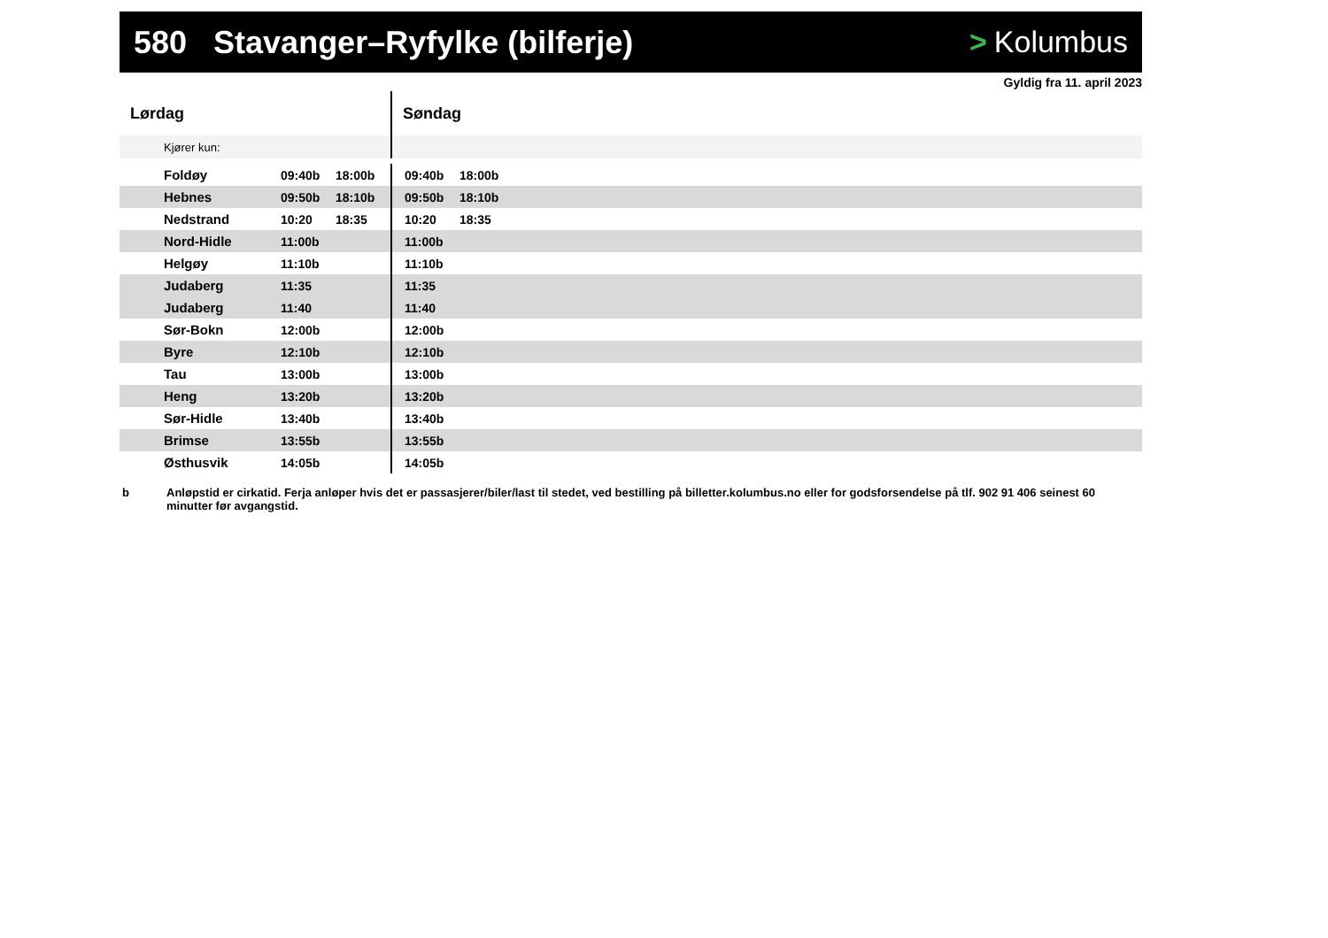580 Stavanger–Ryfylke (bilferje)
> Kolumbus
Gyldig fra 11. april 2023
| Lørdag | | | Søndag | | |
| --- | --- | --- | --- | --- | --- |
| Kjører kun: | | | | | |
| Foldøy | 09:40b | 18:00b | 09:40b | 18:00b | |
| Hebnes | 09:50b | 18:10b | 09:50b | 18:10b | |
| Nedstrand | 10:20 | 18:35 | 10:20 | 18:35 | |
| Nord-Hidle | 11:00b | | 11:00b | | |
| Helgøy | 11:10b | | 11:10b | | |
| Judaberg | 11:35 | | 11:35 | | |
| Judaberg | 11:40 | | 11:40 | | |
| Sør-Bokn | 12:00b | | 12:00b | | |
| Byre | 12:10b | | 12:10b | | |
| Tau | 13:00b | | 13:00b | | |
| Heng | 13:20b | | 13:20b | | |
| Sør-Hidle | 13:40b | | 13:40b | | |
| Brimse | 13:55b | | 13:55b | | |
| Østhusvik | 14:05b | | 14:05b | | |
b Anløpstid er cirkatid. Ferja anløper hvis det er passasjerer/biler/last til stedet, ved bestilling på billetter.kolumbus.no eller for godsforsendelse på tlf. 902 91 406 seinest 60 minutter før avgangstid.